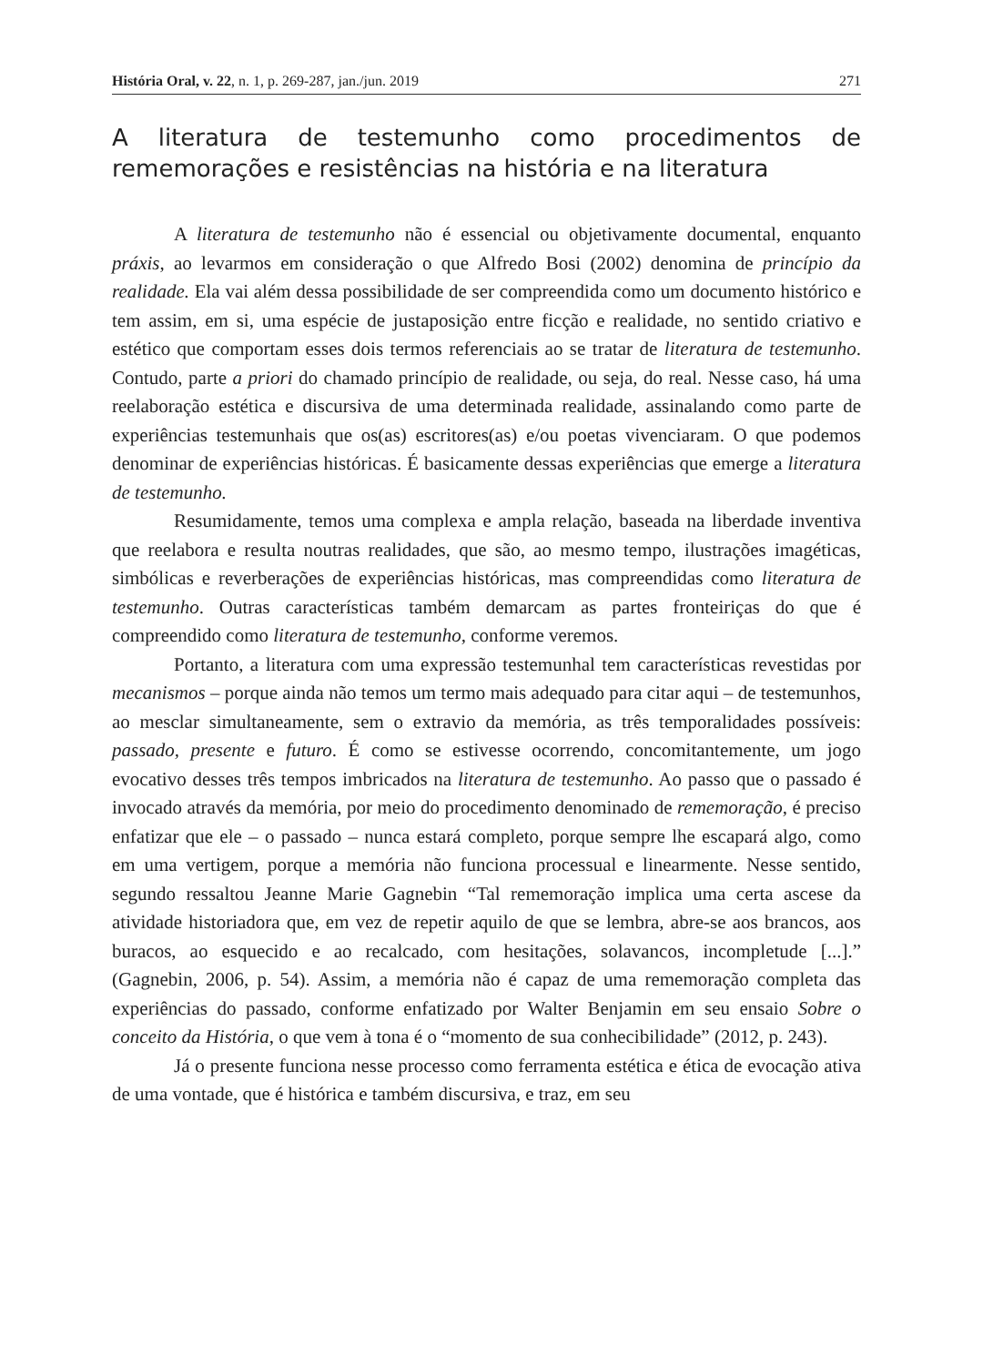História Oral, v. 22, n. 1, p. 269-287, jan./jun. 2019 271
A literatura de testemunho como procedimentos de rememorações e resistências na história e na literatura
A literatura de testemunho não é essencial ou objetivamente documental, enquanto práxis, ao levarmos em consideração o que Alfredo Bosi (2002) denomina de princípio da realidade. Ela vai além dessa possibilidade de ser compreendida como um documento histórico e tem assim, em si, uma espécie de justaposição entre ficção e realidade, no sentido criativo e estético que comportam esses dois termos referenciais ao se tratar de literatura de testemunho. Contudo, parte a priori do chamado princípio de realidade, ou seja, do real. Nesse caso, há uma reelaboração estética e discursiva de uma determinada realidade, assinalando como parte de experiências testemunhais que os(as) escritores(as) e/ou poetas vivenciaram. O que podemos denominar de experiências históricas. É basicamente dessas experiências que emerge a literatura de testemunho.
Resumidamente, temos uma complexa e ampla relação, baseada na liberdade inventiva que reelabora e resulta noutras realidades, que são, ao mesmo tempo, ilustrações imagéticas, simbólicas e reverberações de experiências históricas, mas compreendidas como literatura de testemunho. Outras características também demarcam as partes fronteiriças do que é compreendido como literatura de testemunho, conforme veremos.
Portanto, a literatura com uma expressão testemunhal tem características revestidas por mecanismos – porque ainda não temos um termo mais adequado para citar aqui – de testemunhos, ao mesclar simultaneamente, sem o extravio da memória, as três temporalidades possíveis: passado, presente e futuro. É como se estivesse ocorrendo, concomitantemente, um jogo evocativo desses três tempos imbricados na literatura de testemunho. Ao passo que o passado é invocado através da memória, por meio do procedimento denominado de rememoração, é preciso enfatizar que ele – o passado – nunca estará completo, porque sempre lhe escapará algo, como em uma vertigem, porque a memória não funciona processual e linearmente. Nesse sentido, segundo ressaltou Jeanne Marie Gagnebin “Tal rememoração implica uma certa ascese da atividade historiadora que, em vez de repetir aquilo de que se lembra, abre-se aos brancos, aos buracos, ao esquecido e ao recalcado, com hesitações, solavancos, incompletude [...].” (Gagnebin, 2006, p. 54). Assim, a memória não é capaz de uma rememoração completa das experiências do passado, conforme enfatizado por Walter Benjamin em seu ensaio Sobre o conceito da História, o que vem à tona é o “momento de sua conhecibilidade” (2012, p. 243).
Já o presente funciona nesse processo como ferramenta estética e ética de evocação ativa de uma vontade, que é histórica e também discursiva, e traz, em seu